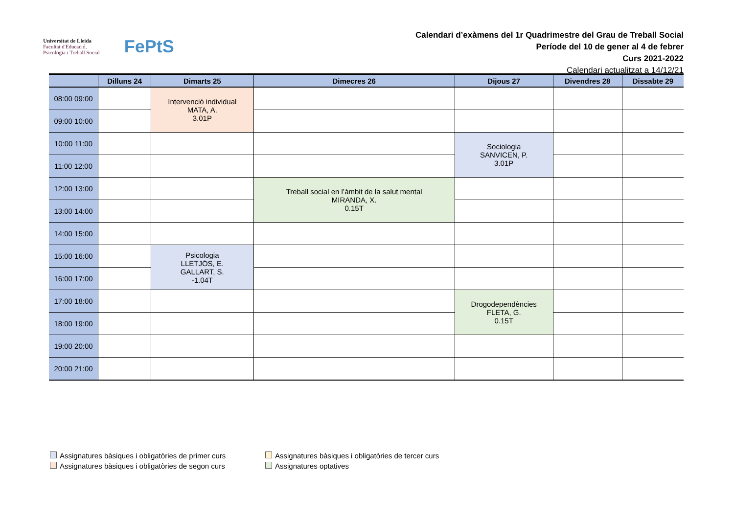Universitat de Lleida
Facultat d'Educació,
Psicologia i Treball Social
FePtS
Calendari d’exàmens del 1r Quadrimestre del Grau de Treball Social
Període del 10 de gener al 4 de febrer
Curs 2021-2022
Calendari actualitzat a 14/12/21
| | Dilluns 24 | Dimarts 25 | Dimecres 26 | Dijous 27 | Divendres 28 | Dissabte 29 |
| --- | --- | --- | --- | --- | --- | --- |
| 08:00 09:00 | | Intervenció individual MATA, A. 3.01P | | | | |
| 09:00 10:00 | | | | | | |
| 10:00 11:00 | | | | Sociologia SANVICEN, P. 3.01P | | |
| 11:00 12:00 | | | | | | |
| 12:00 13:00 | | | Treball social en l’àmbit de la salut mental MIRANDA, X. 0.15T | | | |
| 13:00 14:00 | | | | | | |
| 14:00 15:00 | | | | | | |
| 15:00 16:00 | | Psicologia LLETJÓS, E. GALLART, S. -1.04T | | | | |
| 16:00 17:00 | | | | | | |
| 17:00 18:00 | | | | Drogodependències FLETA, G. 0.15T | | |
| 18:00 19:00 | | | | | | |
| 19:00 20:00 | | | | | | |
| 20:00 21:00 | | | | | | |
Assignatures bàsiques i obligatòries de primer curs
Assignatures bàsiques i obligatòries de tercer curs
Assignatures bàsiques i obligatòries de segon curs
Assignatures optatives